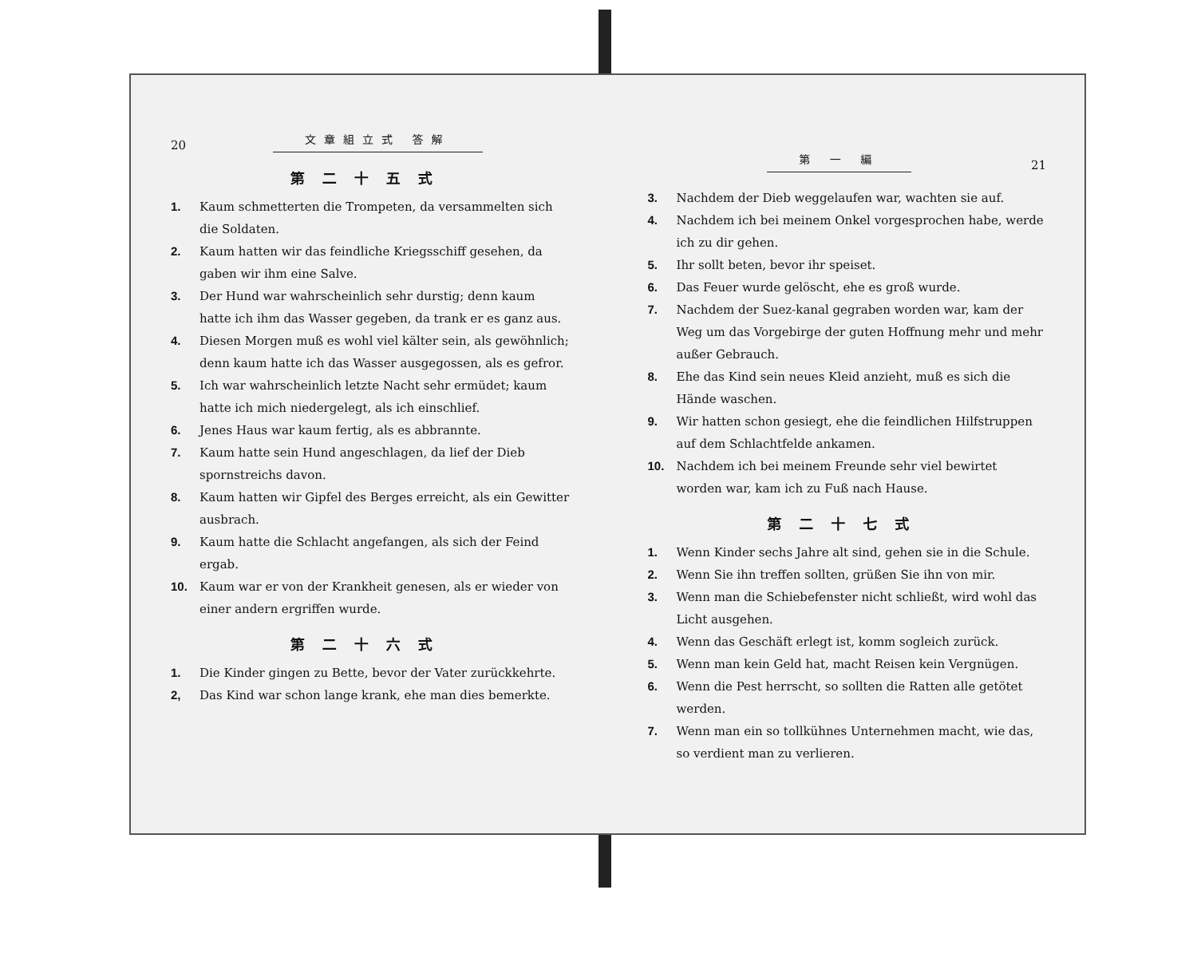20 文章組立式 答解
第二十五式
1. Kaum schmetterten die Trompeten, da versammelten sich die Soldaten.
2. Kaum hatten wir das feindliche Kriegsschiff gesehen, da gaben wir ihm eine Salve.
3. Der Hund war wahrscheinlich sehr durstig; denn kaum hatte ich ihm das Wasser gegeben, da trank er es ganz aus.
4. Diesen Morgen muß es wohl viel kälter sein, als gewöhnlich; denn kaum hatte ich das Wasser ausgegossen, als es gefror.
5. Ich war wahrscheinlich letzte Nacht sehr ermüdet; kaum hatte ich mich niedergelegt, als ich einschlief.
6. Jenes Haus war kaum fertig, als es abbrannte.
7. Kaum hatte sein Hund angeschlagen, da lief der Dieb spornstreichs davon.
8. Kaum hatten wir Gipfel des Berges erreicht, als ein Gewitter ausbrach.
9. Kaum hatte die Schlacht angefangen, als sich der Feind ergab.
10. Kaum war er von der Krankheit genesen, als er wieder von einer andern ergriffen wurde.
第二十六式
1. Die Kinder gingen zu Bette, bevor der Vater zurückkehrte.
2, Das Kind war schon lange krank, ehe man dies bemerkte.
第 一 編 21
3. Nachdem der Dieb weggelaufen war, wachten sie auf.
4. Nachdem ich bei meinem Onkel vorgesprochen habe, werde ich zu dir gehen.
5. Ihr sollt beten, bevor ihr speiset.
6. Das Feuer wurde gelöscht, ehe es groß wurde.
7. Nachdem der Suez-kanal gegraben worden war, kam der Weg um das Vorgebirge der guten Hoffnung mehr und mehr außer Gebrauch.
8. Ehe das Kind sein neues Kleid anzieht, muß es sich die Hände waschen.
9. Wir hatten schon gesiegt, ehe die feindlichen Hilfstruppen auf dem Schlachtfelde ankamen.
10. Nachdem ich bei meinem Freunde sehr viel bewirtet worden war, kam ich zu Fuß nach Hause.
第二十七式
1. Wenn Kinder sechs Jahre alt sind, gehen sie in die Schule.
2. Wenn Sie ihn treffen sollten, grüßen Sie ihn von mir.
3. Wenn man die Schiebefenster nicht schließt, wird wohl das Licht ausgehen.
4. Wenn das Geschäft erlegt ist, komm sogleich zurück.
5. Wenn man kein Geld hat, macht Reisen kein Vergnügen.
6. Wenn die Pest herrscht, so sollten die Ratten alle getötet werden.
7. Wenn man ein so tollkühnes Unternehmen macht, wie das, so verdient man zu verlieren.